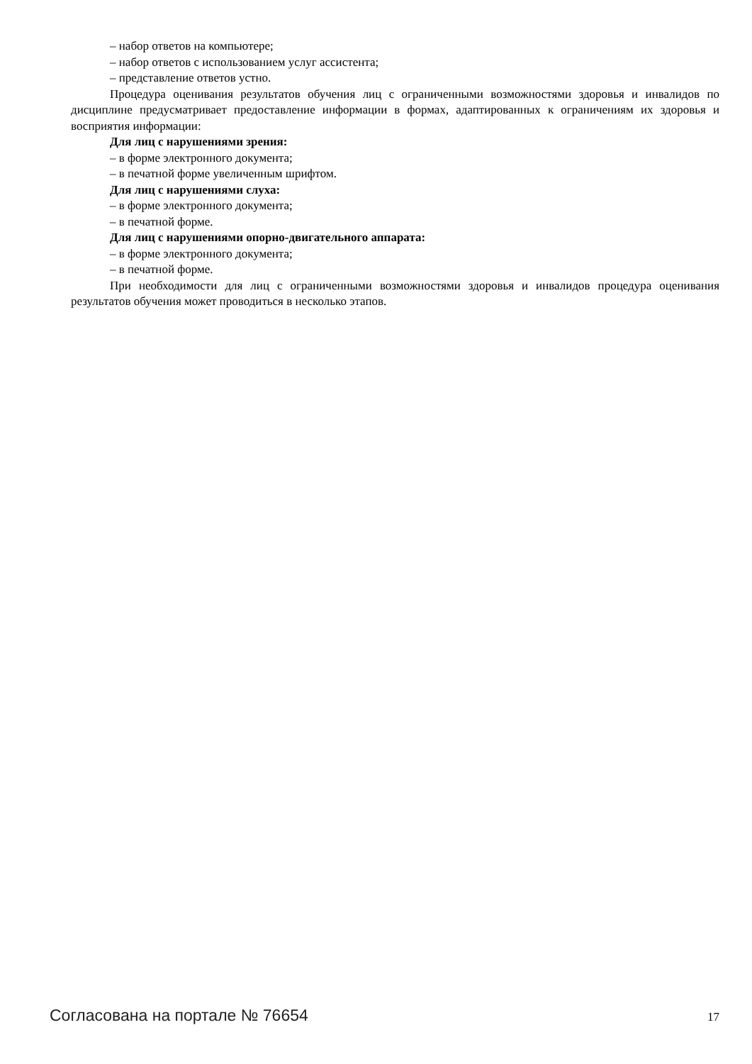– набор ответов на компьютере;
– набор ответов с использованием услуг ассистента;
– представление ответов устно.
Процедура оценивания результатов обучения лиц с ограниченными возможностями здоровья и инвалидов по дисциплине предусматривает предоставление информации в формах, адаптированных к ограничениям их здоровья и восприятия информации:
Для лиц с нарушениями зрения:
– в форме электронного документа;
– в печатной форме увеличенным шрифтом.
Для лиц с нарушениями слуха:
– в форме электронного документа;
– в печатной форме.
Для лиц с нарушениями опорно-двигательного аппарата:
– в форме электронного документа;
– в печатной форме.
При необходимости для лиц с ограниченными возможностями здоровья и инвалидов процедура оценивания результатов обучения может проводиться в несколько этапов.
Согласована на портале № 76654 17